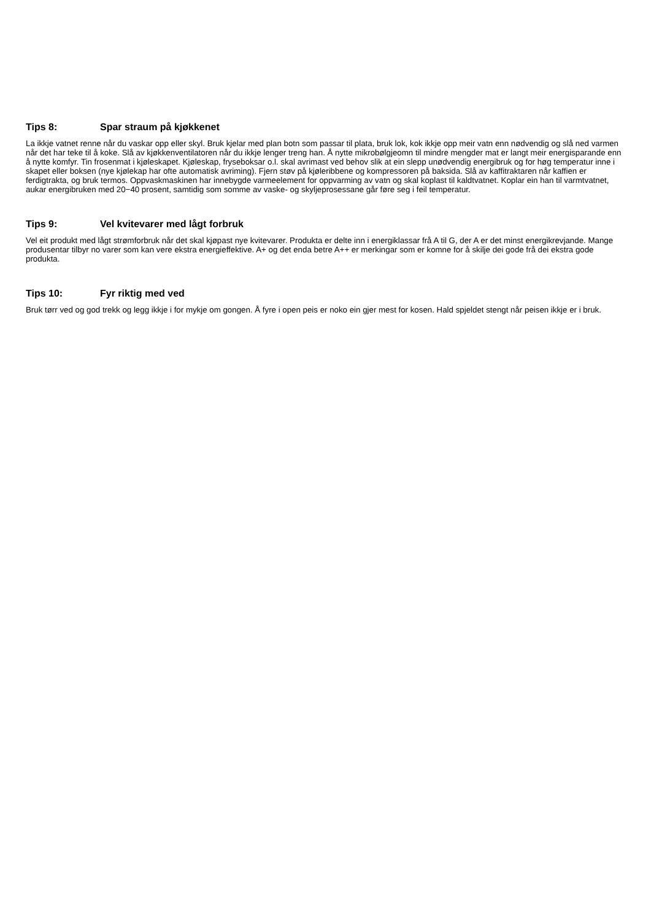Tips 8: Spar straum på kjøkkenet
La ikkje vatnet renne når du vaskar opp eller skyl. Bruk kjelar med plan botn som passar til plata, bruk lok, kok ikkje opp meir vatn enn nødvendig og slå ned varmen når det har teke til å koke. Slå av kjøkkenventilatoren når du ikkje lenger treng han. Å nytte mikrobølgjeomn til mindre mengder mat er langt meir energisparande enn å nytte komfyr. Tin frosenmat i kjøleskapet. Kjøleskap, fryseboksar o.l. skal avrimast ved behov slik at ein slepp unødvendig energibruk og for høg temperatur inne i skapet eller boksen (nye kjølekap har ofte automatisk avriming). Fjern støv på kjøleribbene og kompressoren på baksida. Slå av kaffitraktaren når kaffien er ferdigtrakta, og bruk termos. Oppvaskmaskinen har innebygde varmeelement for oppvarming av vatn og skal koplast til kaldtvatnet. Koplar ein han til varmtvatnet, aukar energibruken med 20−40 prosent, samtidig som somme av vaske- og skyljeprosessane går føre seg i feil temperatur.
Tips 9: Vel kvitevarer med lågt forbruk
Vel eit produkt med lågt strømforbruk når det skal kjøpast nye kvitevarer. Produkta er delte inn i energiklassar frå A til G, der A er det minst energikrevjande. Mange produsentar tilbyr no varer som kan vere ekstra energieffektive. A+ og det enda betre A++ er merkingar som er komne for å skilje dei gode frå dei ekstra gode produkta.
Tips 10: Fyr riktig med ved
Bruk tørr ved og god trekk og legg ikkje i for mykje om gongen. Å fyre i open peis er noko ein gjer mest for kosen. Hald spjeldet stengt når peisen ikkje er i bruk.